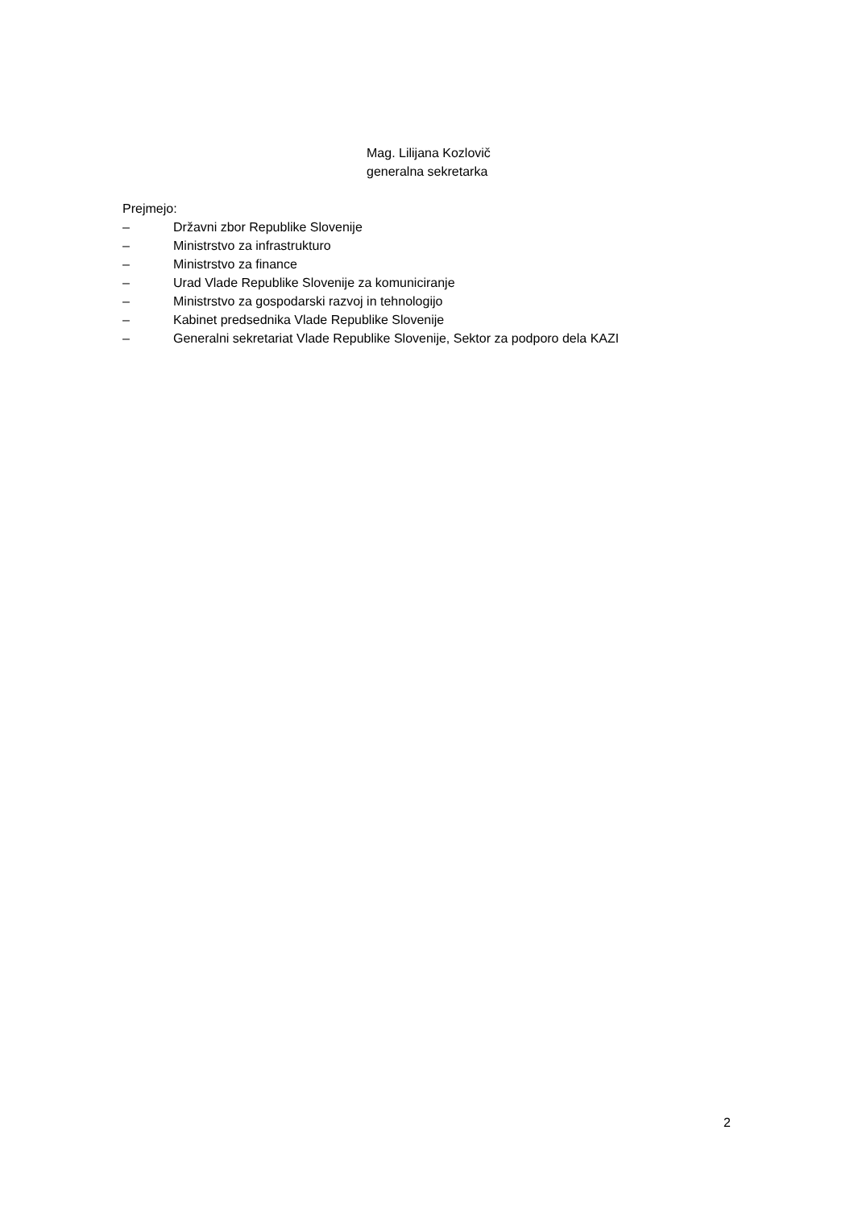Mag. Lilijana Kozlovič
generalna sekretarka
Prejmejo:
– Državni zbor Republike Slovenije
– Ministrstvo za infrastrukturo
– Ministrstvo za finance
– Urad Vlade Republike Slovenije za komuniciranje
– Ministrstvo za gospodarski razvoj in tehnologijo
– Kabinet predsednika Vlade Republike Slovenije
– Generalni sekretariat Vlade Republike Slovenije, Sektor za podporo dela KAZI
2